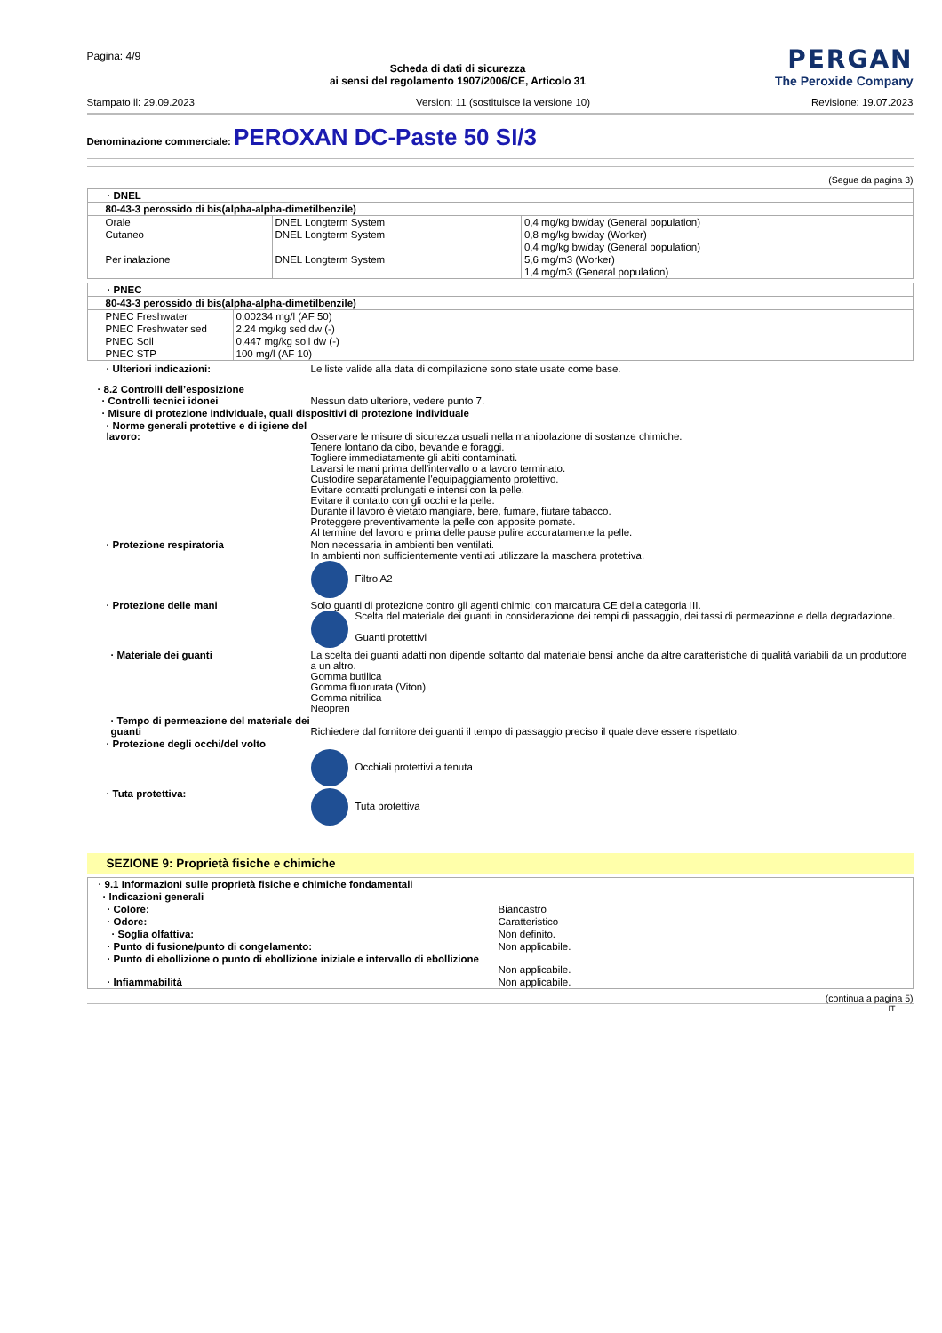Pagina: 4/9
Scheda di dati di sicurezza
ai sensi del regolamento 1907/2006/CE, Articolo 31
PERGAN
The Peroxide Company
Stampato il: 29.09.2023 Version: 11 (sostituisce la versione 10) Revisione: 19.07.2023
Denominazione commerciale: PEROXAN DC-Paste 50 SI/3
(Segue da pagina 3)
| · DNEL | | |
| 80-43-3 perossido di bis(alpha-alpha-dimetilbenzile) | | |
| Orale | DNEL Longterm System | 0,4 mg/kg bw/day (General population) |
| Cutaneo | DNEL Longterm System | 0,8 mg/kg bw/day (Worker) |
| | | 0,4 mg/kg bw/day (General population) |
| Per inalazione | DNEL Longterm System | 5,6 mg/m3 (Worker) |
| | | 1,4 mg/m3 (General population) |
| · PNEC | |
| 80-43-3 perossido di bis(alpha-alpha-dimetilbenzile) | |
| PNEC Freshwater | 0,00234 mg/l (AF 50) |
| PNEC Freshwater sed | 2,24 mg/kg sed dw (-) |
| PNEC Soil | 0,447 mg/kg soil dw (-) |
| PNEC STP | 100 mg/l (AF 10) |
| · Ulteriori indicazioni: | Le liste valide alla data di compilazione sono state usate come base. |
| · 8.2 Controlli dell’esposizione | |
| · Controlli tecnici idonei | Nessun dato ulteriore, vedere punto 7. |
| · Misure di protezione individuale, quali dispositivi di protezione individuale | |
| · Norme generali protettive e di igiene del lavoro: | Osservare le misure di sicurezza usuali nella manipolazione di sostanze chimiche. Tenere lontano da cibo, bevande e foraggi. Togliere immediatamente gli abiti contaminati. Lavarsi le mani prima dell'intervallo o a lavoro terminato. Custodire separatamente l'equipaggiamento protettivo. Evitare contatti prolungati e intensi con la pelle. Evitare il contatto con gli occhi e la pelle. Durante il lavoro è vietato mangiare, bere, fumare, fiutare tabacco. Proteggere preventivamente la pelle con apposite pomate. Al termine del lavoro e prima delle pause pulire accuratamente la pelle. |
| · Protezione respiratoria | Non necessaria in ambienti ben ventilati. In ambienti non sufficientemente ventilati utilizzare la maschera protettiva. Filtro A2 |
| · Protezione delle mani | Solo guanti di protezione contro gli agenti chimici con marcatura CE della categoria III. Scelta del materiale dei guanti in considerazione dei tempi di passaggio, dei tassi di permeazione e della degradazione. Guanti protettivi |
| · Materiale dei guanti | La scelta dei guanti adatti non dipende soltanto dal materiale bensí anche da altre caratteristiche di qualitá variabili da un produttore a un altro. Gomma butilica Gomma fluorurata (Viton) Gomma nitrilica Neopren |
| · Tempo di permeazione del materiale dei guanti | Richiedere dal fornitore dei guanti il tempo di passaggio preciso il quale deve essere rispettato. |
| · Protezione degli occhi/del volto | Occhiali protettivi a tenuta |
| · Tuta protettiva: | Tuta protettiva |
SEZIONE 9: Proprietà fisiche e chimiche
| · 9.1 Informazioni sulle proprietà fisiche e chimiche fondamentali | |
| · Indicazioni generali | |
| · Colore: | Biancastro |
| · Odore: | Caratteristico |
| · Soglia olfattiva: | Non definito. |
| · Punto di fusione/punto di congelamento: | Non applicabile. |
| · Punto di ebollizione o punto di ebollizione iniziale e intervallo di ebollizione | Non applicabile. |
| · Infiammabilità | Non applicabile. |
(continua a pagina 5)
IT